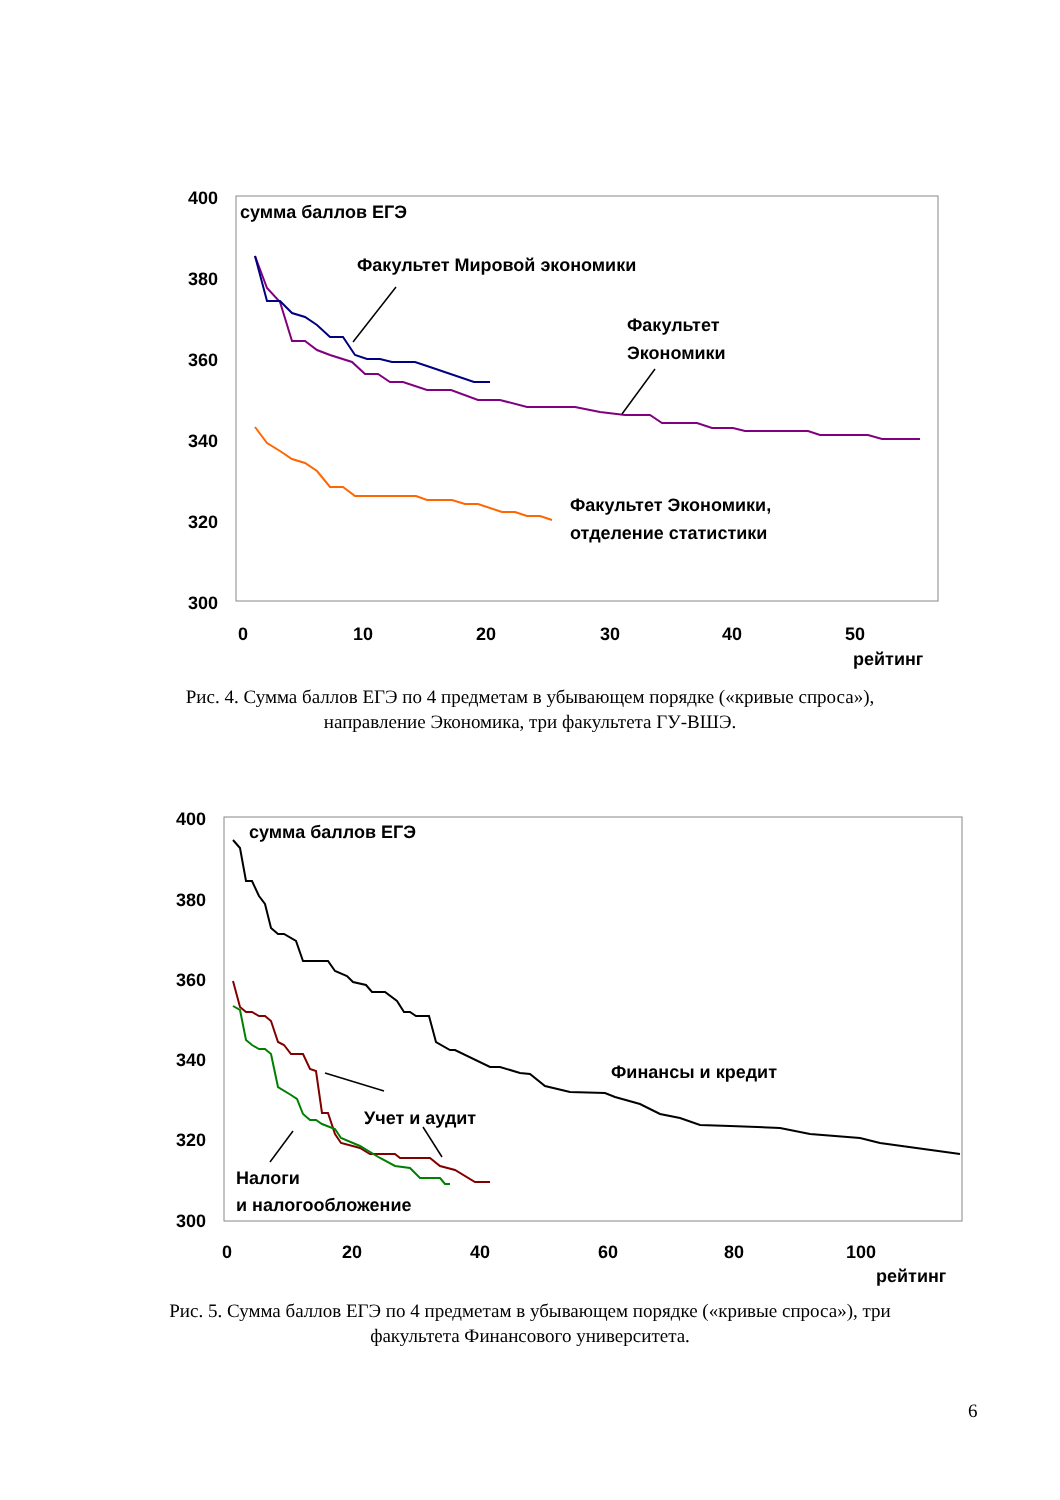400
380
360
340
320
300
0
10
20
30
40
50
рейтинг
сумма баллов ЕГЭ
Факультет Мировой экономики
Факультет
Экономики
Факультет Экономики,
отделение статистики
Рис. 4. Сумма баллов ЕГЭ по 4 предметам в убывающем порядке («кривые спроса»), направление Экономика, три факультета ГУ-ВШЭ.
400
380
360
340
320
300
0
20
40
60
80
100
рейтинг
сумма баллов ЕГЭ
Финансы и кредит
Учет и аудит
Налоги
и налогообложение
Рис. 5. Сумма баллов ЕГЭ по 4 предметам в убывающем порядке («кривые спроса»), три факультета Финансового университета.
6